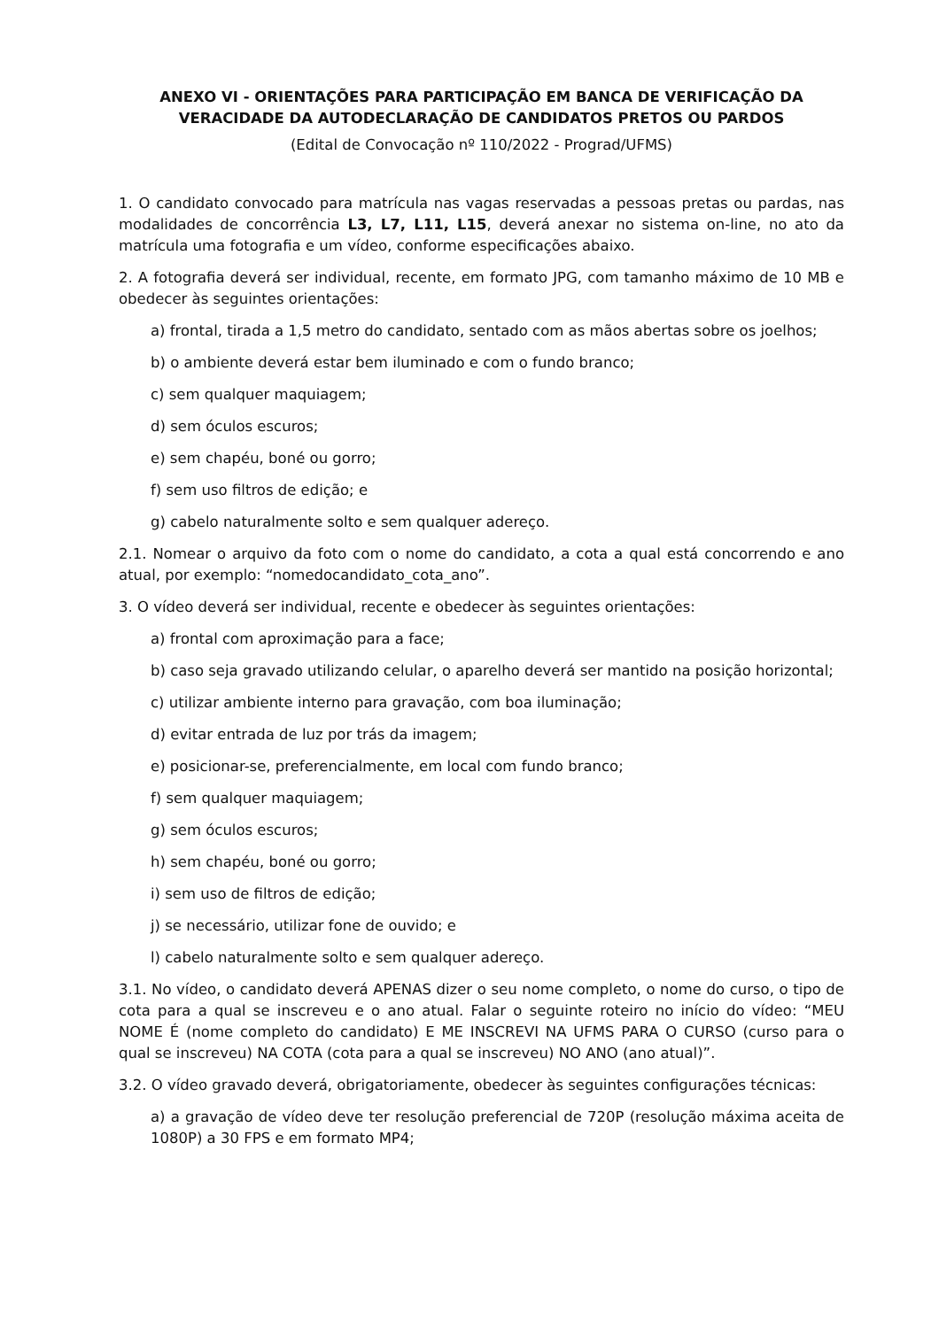ANEXO VI - ORIENTAÇÕES PARA PARTICIPAÇÃO EM BANCA DE VERIFICAÇÃO DA VERACIDADE DA AUTODECLARAÇÃO DE CANDIDATOS PRETOS OU PARDOS
(Edital de Convocação nº 110/2022 - Prograd/UFMS)
1. O candidato convocado para matrícula nas vagas reservadas a pessoas pretas ou pardas, nas modalidades de concorrência L3, L7, L11, L15, deverá anexar no sistema on-line, no ato da matrícula uma fotografia e um vídeo, conforme especificações abaixo.
2. A fotografia deverá ser individual, recente, em formato JPG, com tamanho máximo de 10 MB e obedecer às seguintes orientações:
a) frontal, tirada a 1,5 metro do candidato, sentado com as mãos abertas sobre os joelhos;
b) o ambiente deverá estar bem iluminado e com o fundo branco;
c) sem qualquer maquiagem;
d) sem óculos escuros;
e) sem chapéu, boné ou gorro;
f) sem uso filtros de edição; e
g) cabelo naturalmente solto e sem qualquer adereço.
2.1. Nomear o arquivo da foto com o nome do candidato, a cota a qual está concorrendo e ano atual, por exemplo: “nomedocandidato_cota_ano”.
3. O vídeo deverá ser individual, recente e obedecer às seguintes orientações:
a) frontal com aproximação para a face;
b) caso seja gravado utilizando celular, o aparelho deverá ser mantido na posição horizontal;
c) utilizar ambiente interno para gravação, com boa iluminação;
d) evitar entrada de luz por trás da imagem;
e) posicionar-se, preferencialmente, em local com fundo branco;
f) sem qualquer maquiagem;
g) sem óculos escuros;
h) sem chapéu, boné ou gorro;
i) sem uso de filtros de edição;
j) se necessário, utilizar fone de ouvido; e
l) cabelo naturalmente solto e sem qualquer adereço.
3.1. No vídeo, o candidato deverá APENAS dizer o seu nome completo, o nome do curso, o tipo de cota para a qual se inscreveu e o ano atual. Falar o seguinte roteiro no início do vídeo: “MEU NOME É (nome completo do candidato) E ME INSCREVI NA UFMS PARA O CURSO (curso para o qual se inscreveu) NA COTA (cota para a qual se inscreveu) NO ANO (ano atual)”.
3.2. O vídeo gravado deverá, obrigatoriamente, obedecer às seguintes configurações técnicas:
a) a gravação de vídeo deve ter resolução preferencial de 720P (resolução máxima aceita de 1080P) a 30 FPS e em formato MP4;